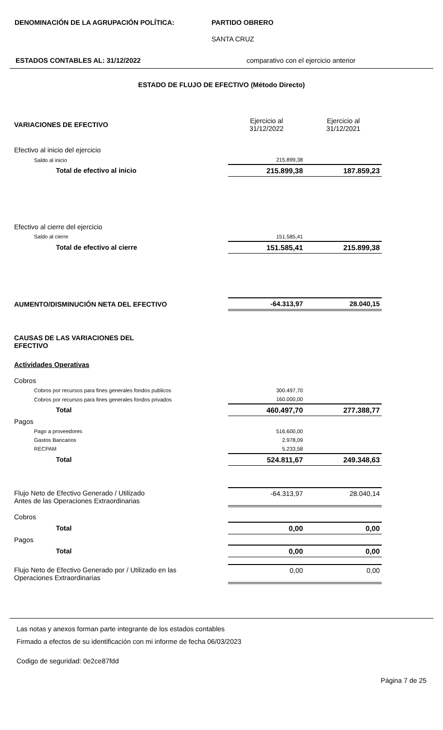DENOMINACIÓN DE LA AGRUPACIÓN POLÍTICA: PARTIDO OBRERO
SANTA CRUZ
ESTADOS CONTABLES AL: 31/12/2022 comparativo con el ejercicio anterior
ESTADO DE FLUJO DE EFECTIVO (Método Directo)
| VARIACIONES DE EFECTIVO | Ejercicio al 31/12/2022 | Ejercicio al 31/12/2021 |
| Efectivo al inicio del ejercicio | | |
| Saldo al inicio | 215.899,38 | |
| Total de efectivo al inicio | 215.899,38 | 187.859,23 |
| Efectivo al cierre del ejercicio | | |
| Saldo al cierre | 151.585,41 | |
| Total de efectivo al cierre | 151.585,41 | 215.899,38 |
| AUMENTO/DISMINUCIÓN NETA DEL EFECTIVO | -64.313,97 | 28.040,15 |
| CAUSAS DE LAS VARIACIONES DEL EFECTIVO | | |
| Actividades Operativas | | |
| Cobros | | |
| Cobros por recursos para fines generales fondos publicos | 300.497,70 | |
| Cobros por recursos para fines generales fondos privados | 160.000,00 | |
| Total | 460.497,70 | 277.388,77 |
| Pagos | | |
| Pago a proveedores | 516.600,00 | |
| Gastos Bancarios | 2.978,09 | |
| RECPAM | 5.233,58 | |
| Total | 524.811,67 | 249.348,63 |
| Flujo Neto de Efectivo Generado / Utilizado Antes de las Operaciones Extraordinarias | -64.313,97 | 28.040,14 |
| Cobros | | |
| Total | 0,00 | 0,00 |
| Pagos | | |
| Total | 0,00 | 0,00 |
| Flujo Neto de Efectivo Generado por / Utilizado en las Operaciones Extraordinarias | 0,00 | 0,00 |
Las notas y anexos forman parte integrante de los estados contables
Firmado a efectos de su identificación con mi informe de fecha 06/03/2023
Codigo de seguridad: 0e2ce87fdd
Página 7 de 25